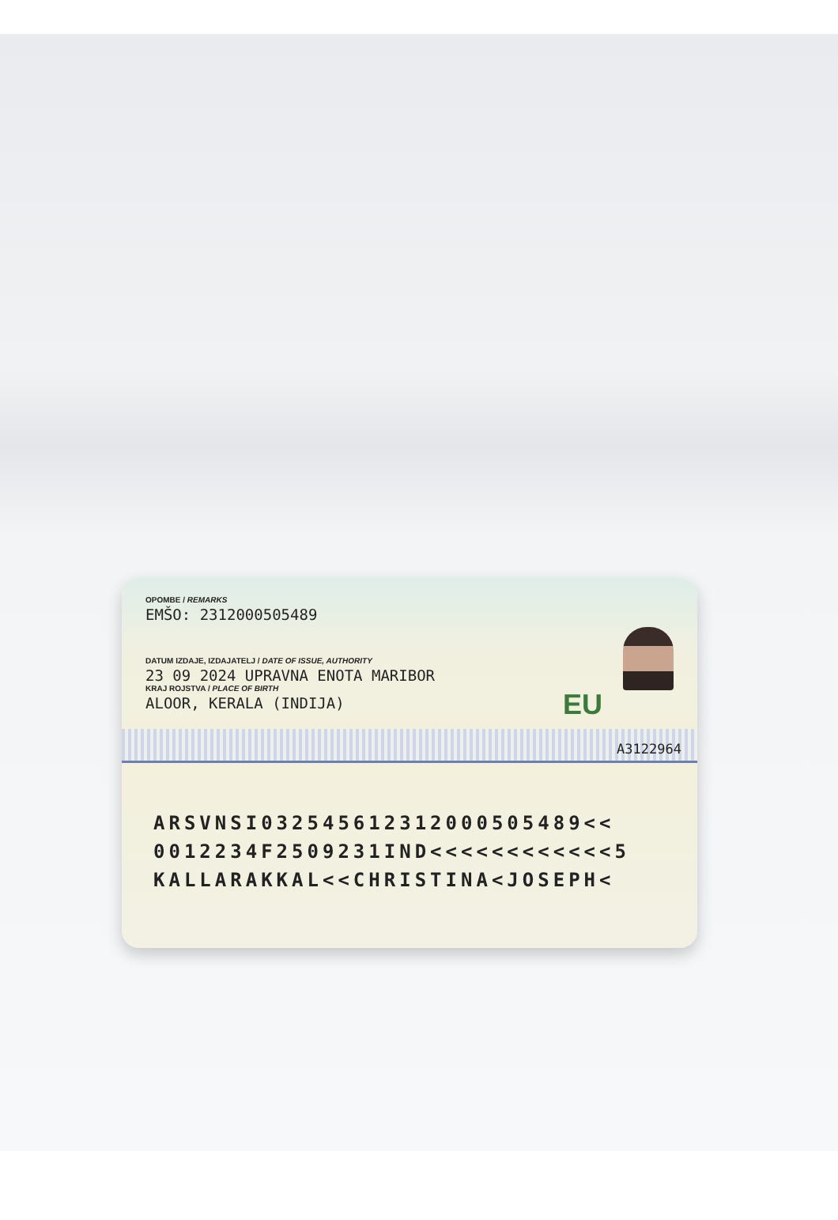OPOMBE / REMARKS
EMŠO: 2312000505489
DATUM IZDAJE, IZDAJATELJ / DATE OF ISSUE, AUTHORITY
23 09 2024 UPRAVNA ENOTA MARIBOR
KRAJ ROJSTVA / PLACE OF BIRTH
ALOOR, KERALA (INDIJA)
EU
A3122964
ARSVNSI032545612312000505489<<
0012234F2509231IND<<<<<<<<<<<<5
KALLARAKKAL<<CHRISTINA<JOSEPH<